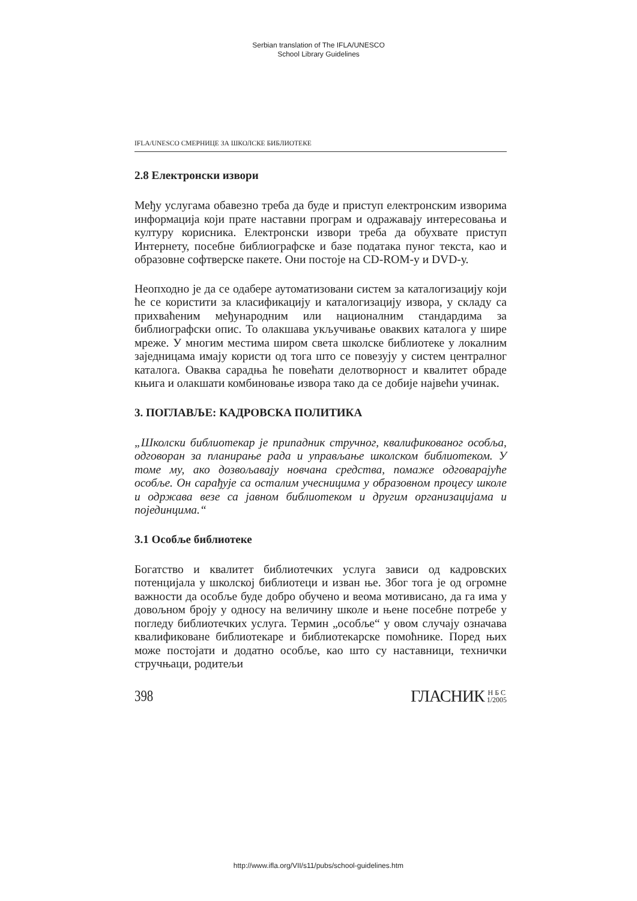Serbian translation of The IFLA/UNESCO
School Library Guidelines
IFLA/UNESCO СМЕРНИЦЕ ЗА ШКОЛСКЕ БИБЛИОТЕКЕ
2.8 Електронски извори
Међу услугама обавезно треба да буде и приступ електронским изворима информација који прате наставни програм и одражавају интересовања и културу корисника. Електронски извори треба да обухвате приступ Интернету, посебне библиографске и базе података пуног текста, као и образовне софтверске пакете. Они постоје на CD-ROM-у и DVD-у.
Неопходно је да се одабере аутоматизовани систем за каталогизацију који ће се користити за класификацију и каталогизацију извора, у складу са прихваћеним међународним или националним стандардима за библиографски опис. То олакшава укључивање оваквих каталога у шире мреже. У многим местима широм света школске библиотеке у локалним заједницама имају користи од тога што се повезују у систем централног каталога. Оваква сарадња ће повећати делотворност и квалитет обраде књига и олакшати комбиновање извора тако да се добије највећи учинак.
3. ПОГЛАВЉЕ: КАДРОВСКА ПОЛИТИКА
„Школски библиотекар је припадник стручног, квалификованог особља, одговоран за планирање рада и управљање школском библиотеком. У томе му, ако дозвољавају новчана средства, помаже одговарајуће особље. Он сарађује са осталим учесницима у образовном процесу школе и одржава везе са јавном библиотеком и другим организацијама и појединцима.“
3.1 Особље библиотеке
Богатство и квалитет библиотечких услуга зависи од кадровских потенцијала у школској библиотеци и изван ње. Због тога је од огромне важности да особље буде добро обучено и веома мотивисано, да га има у довољном броју у односу на величину школе и њене посебне потребе у погледу библиотечких услуга. Термин „особље“ у овом случају означава квалификоване библиотекаре и библиотекарске помоћнике. Поред њих може постојати и додатно особље, као што су наставници, технички стручњаци, родитељи
398
ГЛАСНИК Н Б С
1/2005
http://www.ifla.org/VII/s11/pubs/school-guidelines.htm